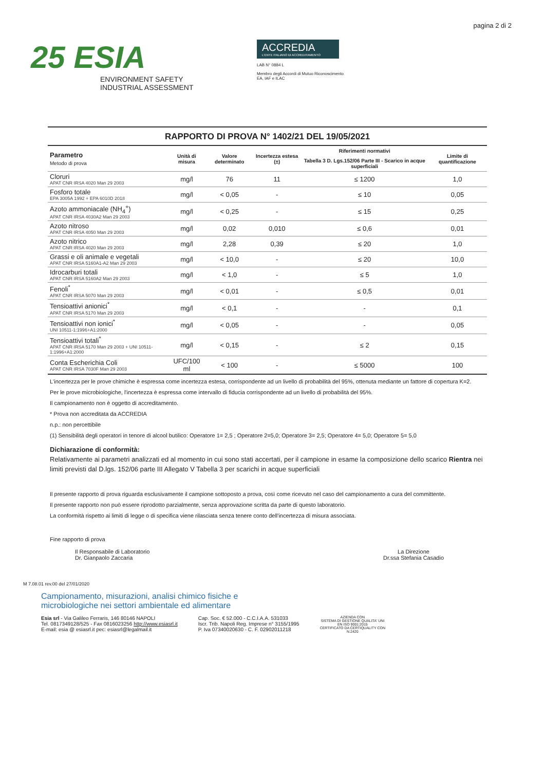pagina 2 di 2
25 ESIA
ENVIRONMENT SAFETY
INDUSTRIAL ASSESSMENT
ACCREDIA
L'ENTE ITALIANO DI ACCREDITAMENTO
LAB N° 0884 L
Membro degli Accordi di Mutuo Riconoscimento
EA, IAF e ILAC
RAPPORTO DI PROVA N° 1402/21 DEL 19/05/2021
| Parametro Metodo di prova | Unità di misura | Valore determinato | Incertezza estesa (±) | Riferimenti normativi | Limite di quantificazione |
| --- | --- | --- | --- | --- | --- |
| | | | | Tabella 3 D. Lgs.152/06 Parte III - Scarico in acque superficiali | |
| Cloruri APAT CNR IRSA 4020 Man 29 2003 | mg/l | 76 | 11 | ≤ 1200 | 1,0 |
| Fosforo totale EPA 3005A 1992 + EPA 6010D 2018 | mg/l | < 0,05 | - | ≤ 10 | 0,05 |
| Azoto ammoniacale (NH<sub>4</sub><sup>+</sup>) APAT CNR IRSA 4030A2 Man 29 2003 | mg/l | < 0,25 | - | ≤ 15 | 0,25 |
| Azoto nitroso APAT CNR IRSA 4050 Man 29 2003 | mg/l | 0,02 | 0,010 | ≤ 0,6 | 0,01 |
| Azoto nitrico APAT CNR IRSA 4020 Man 29 2003 | mg/l | 2,28 | 0,39 | ≤ 20 | 1,0 |
| Grassi e oli animale e vegetali APAT CNR IRSA 5160A1-A2 Man 29 2003 | mg/l | < 10,0 | - | ≤ 20 | 10,0 |
| Idrocarburi totali APAT CNR IRSA 5160A2 Man 29 2003 | mg/l | < 1,0 | - | ≤ 5 | 1,0 |
| Fenoli<sup>*</sup> APAT CNR IRSA 5070 Man 29 2003 | mg/l | < 0,01 | - | ≤ 0,5 | 0,01 |
| Tensioattivi anionici<sup>*</sup> APAT CNR IRSA 5170 Man 29 2003 | mg/l | < 0,1 | - | - | 0,1 |
| Tensioattivi non ionici<sup>*</sup> UNI 10511-1:1996+A1:2000 | mg/l | < 0,05 | - | - | 0,05 |
| Tensioattivi totali<sup>*</sup> APAT CNR IRSA 5170 Man 29 2003 + UNI 10511-1:1996+A1:2000 | mg/l | < 0,15 | - | ≤ 2 | 0,15 |
| Conta Escherichia Coli APAT CNR IRSA 7030F Man 29 2003 | UFC/100 ml | < 100 | - | ≤ 5000 | 100 |
L'incertezza per le prove chimiche è espressa come incertezza estesa, corrispondente ad un livello di probabilità del 95%, ottenuta mediante un fattore di copertura K=2.
Per le prove microbiologiche, l'incertezza è espressa come intervallo di fiducia corrispondente ad un livello di probabilità del 95%.
Il campionamento non è oggetto di accreditamento.
* Prova non accreditata da ACCREDIA
n.p.: non percettibile
(1) Sensibilità degli operatori in tenore di alcool butilico: Operatore 1= 2,5 ; Operatore 2=5,0; Operatore 3= 2,5; Operatore 4= 5,0; Operatore 5= 5,0
Dichiarazione di conformità:
Relativamente ai parametri analizzati ed al momento in cui sono stati accertati, per il campione in esame la composizione dello scarico Rientra nei limiti previsti dal D.lgs. 152/06 parte III Allegato V Tabella 3 per scarichi in acque superficiali
Il presente rapporto di prova riguarda esclusivamente il campione sottoposto a prova, così come ricevuto nel caso del campionamento a cura del committente.
Il presente rapporto non può essere riprodotto parzialmente, senza approvazione scritta da parte di questo laboratorio.
La conformità rispetto ai limiti di legge o di specifica viene rilasciata senza tenere conto dell'incertezza di misura associata.
Fine rapporto di prova
Il Responsabile di Laboratorio
Dr. Gianpaolo Zaccaria
La Direzione
Dr.ssa Stefania Casadio
M 7.08.01 rev.00 del 27/01/2020
Campionamento, misurazioni, analisi chimico fisiche e
microbiologiche nei settori ambientale ed alimentare
Esia srl - Via Galileo Ferraris, 146 80146 NAPOLI
Tel. 0817349128/525 - Fax 0816023256 http://www.esiasrl.it
E-mail: esia @ esiasrl.it pec: esiasrl@legalmail.it
Cap. Soc. € 52.000 - C.C.I.A.A. 531033
Iscr. Trib. Napoli Reg. Imprese n° 3155/1995
P. Iva 07340020630 - C. F. 02902011218
AZIENDA CON
SISTEMA DI GESTIONE QUALITA' UNI
EN ISO 9001:2015
CERTIFICATO DA CERTIQUALITY CON
N.2420